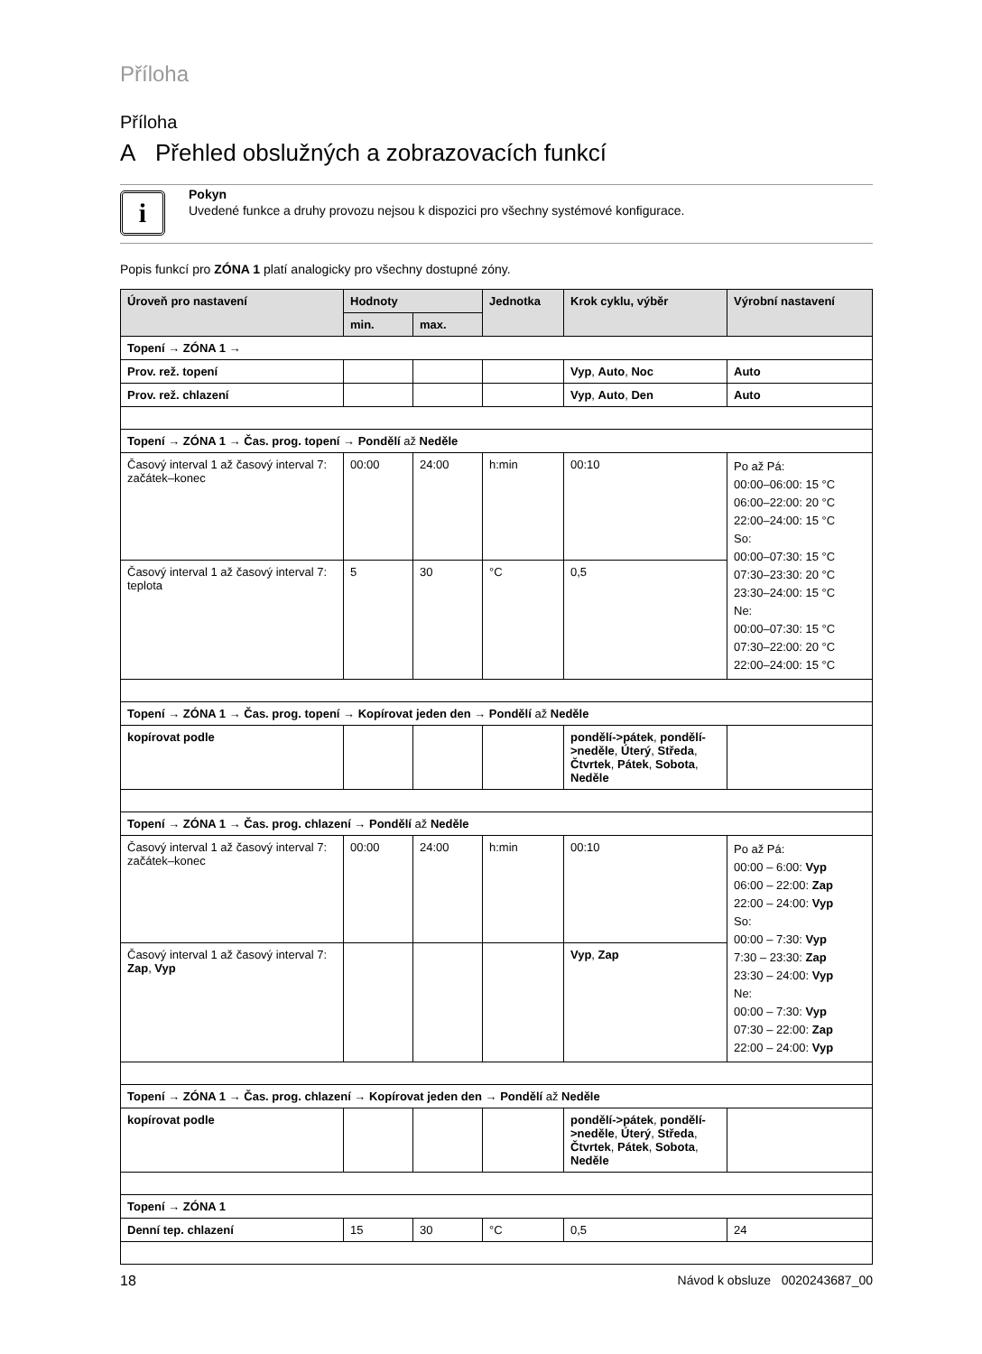Příloha
Příloha
A Přehled obslužných a zobrazovacích funkcí
i
Pokyn
Uvedené funkce a druhy provozu nejsou k dispozici pro všechny systémové konfigurace.
Popis funkcí pro ZÓNA 1 platí analogicky pro všechny dostupné zóny.
| Úroveň pro nastavení | Hodnoty | | Jednotka | Krok cyklu, výběr | Výrobní nastavení |
| --- | --- | --- | --- | --- | --- |
| | min. | max. | | | |
| Topení → ZÓNA 1 → | | | | | |
| Prov. rež. topení | | | | Vyp , Auto , Noc | Auto |
| Prov. rež. chlazení | | | | Vyp , Auto , Den | Auto |
| Topení → ZÓNA 1 → Čas. prog. topení → Pondělí až Neděle | | | | | |
| Časový interval 1 až časový interval 7: začátek–konec | 00:00 | 24:00 | h:min | 00:10 | Po až Pá: 00:00–06:00: 15 °C 06:00–22:00: 20 °C 22:00–24:00: 15 °C So: 00:00–07:30: 15 °C 07:30–23:30: 20 °C 23:30–24:00: 15 °C Ne: 00:00–07:30: 15 °C 07:30–22:00: 20 °C 22:00–24:00: 15 °C |
| Časový interval 1 až časový interval 7: teplota | 5 | 30 | °C | 0,5 | |
| Topení → ZÓNA 1 → Čas. prog. topení → Kopírovat jeden den → Pondělí až Neděle | | | | | |
| kopírovat podle | | | | pondělí->pátek , pondělí->neděle , Úterý , Středa , Čtvrtek , Pátek , Sobota , Neděle | |
| Topení → ZÓNA 1 → Čas. prog. chlazení → Pondělí až Neděle | | | | | |
| Časový interval 1 až časový interval 7: začátek–konec | 00:00 | 24:00 | h:min | 00:10 | Po až Pá: 00:00 – 6:00: Vyp 06:00 – 22:00: Zap 22:00 – 24:00: Vyp So: 00:00 – 7:30: Vyp 7:30 – 23:30: Zap 23:30 – 24:00: Vyp Ne: 00:00 – 7:30: Vyp 07:30 – 22:00: Zap 22:00 – 24:00: Vyp |
| Časový interval 1 až časový interval 7: Zap , Vyp | | | | Vyp , Zap | |
| Topení → ZÓNA 1 → Čas. prog. chlazení → Kopírovat jeden den → Pondělí až Neděle | | | | | |
| kopírovat podle | | | | pondělí->pátek , pondělí->neděle , Úterý , Středa , Čtvrtek , Pátek , Sobota , Neděle | |
| Topení → ZÓNA 1 | | | | | |
| Denní tep. chlazení | 15 | 30 | °C | 0,5 | 24 |
18 Návod k obsluze 0020243687_00